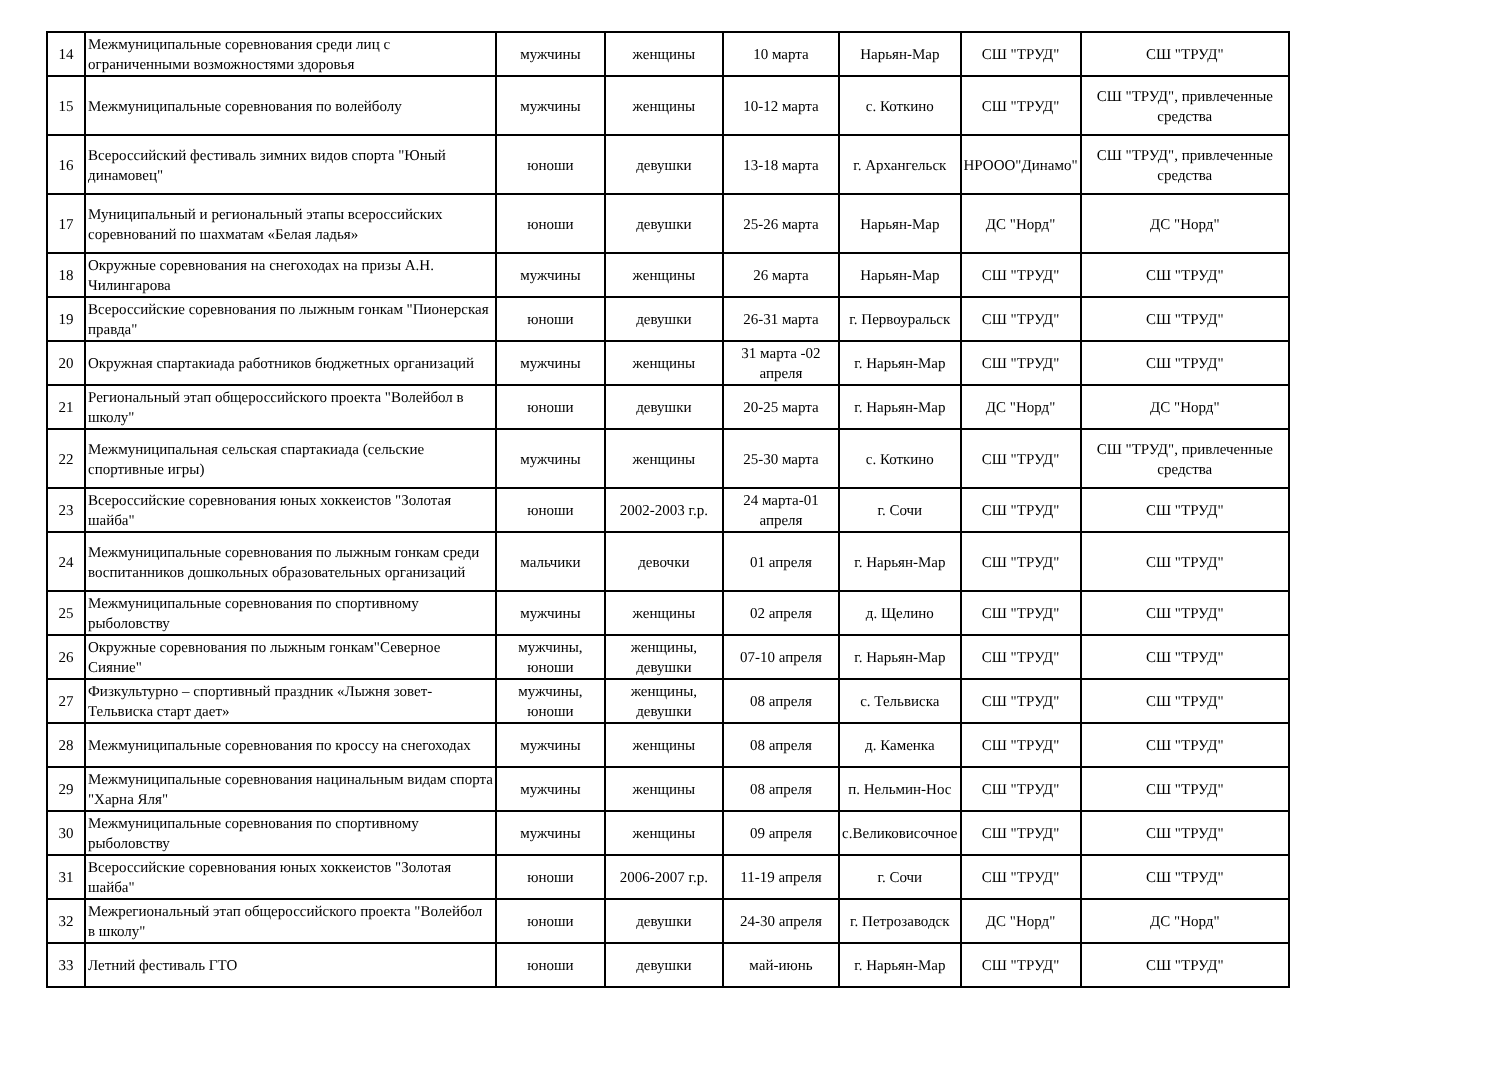| 14 | Межмуниципальные соревнования среди лиц с ограниченными возможностями здоровья | мужчины | женщины | 10 марта | Нарьян-Мар | СШ "ТРУД" | СШ "ТРУД" |
| 15 | Межмуниципальные соревнования по волейболу | мужчины | женщины | 10-12 марта | с. Коткино | СШ "ТРУД" | СШ "ТРУД", привлеченные средства |
| 16 | Всероссийский фестиваль зимних видов спорта "Юный динамовец" | юноши | девушки | 13-18 марта | г. Архангельск | НРООО"Динамо" | СШ "ТРУД", привлеченные средства |
| 17 | Муниципальный и региональный этапы всероссийских соревнований по шахматам «Белая ладья» | юноши | девушки | 25-26 марта | Нарьян-Мар | ДС "Норд" | ДС "Норд" |
| 18 | Окружные соревнования на снегоходах на призы А.Н. Чилингарова | мужчины | женщины | 26 марта | Нарьян-Мар | СШ "ТРУД" | СШ "ТРУД" |
| 19 | Всероссийские соревнования по лыжным гонкам "Пионерская правда" | юноши | девушки | 26-31 марта | г. Первоуральск | СШ "ТРУД" | СШ "ТРУД" |
| 20 | Окружная спартакиада работников бюджетных организаций | мужчины | женщины | 31 марта -02 апреля | г. Нарьян-Мар | СШ "ТРУД" | СШ "ТРУД" |
| 21 | Региональный этап общероссийского проекта "Волейбол в школу" | юноши | девушки | 20-25 марта | г. Нарьян-Мар | ДС "Норд" | ДС "Норд" |
| 22 | Межмуниципальная сельская спартакиада (сельские спортивные игры) | мужчины | женщины | 25-30 марта | с. Коткино | СШ "ТРУД" | СШ "ТРУД", привлеченные средства |
| 23 | Всероссийские соревнования юных хоккеистов "Золотая шайба" | юноши | 2002-2003 г.р. | 24 марта-01 апреля | г. Сочи | СШ "ТРУД" | СШ "ТРУД" |
| 24 | Межмуниципальные соревнования по лыжным гонкам среди воспитанников дошкольных образовательных организаций | мальчики | девочки | 01 апреля | г. Нарьян-Мар | СШ "ТРУД" | СШ "ТРУД" |
| 25 | Межмуниципальные соревнования по спортивному рыболовству | мужчины | женщины | 02 апреля | д. Щелино | СШ "ТРУД" | СШ "ТРУД" |
| 26 | Окружные соревнования по лыжным гонкам"Северное Сияние" | мужчины, юноши | женщины, девушки | 07-10 апреля | г. Нарьян-Мар | СШ "ТРУД" | СШ "ТРУД" |
| 27 | Физкультурно – спортивный праздник «Лыжня зовет-Тельвиска старт дает» | мужчины, юноши | женщины, девушки | 08 апреля | с. Тельвиска | СШ "ТРУД" | СШ "ТРУД" |
| 28 | Межмуниципальные соревнования по кроссу на снегоходах | мужчины | женщины | 08 апреля | д. Каменка | СШ "ТРУД" | СШ "ТРУД" |
| 29 | Межмуниципальные соревнования нацинальным видам спорта "Харна Яля" | мужчины | женщины | 08 апреля | п. Нельмин-Нос | СШ "ТРУД" | СШ "ТРУД" |
| 30 | Межмуниципальные соревнования по спортивному рыболовству | мужчины | женщины | 09 апреля | с.Великовисочное | СШ "ТРУД" | СШ "ТРУД" |
| 31 | Всероссийские соревнования юных хоккеистов "Золотая шайба" | юноши | 2006-2007 г.р. | 11-19 апреля | г. Сочи | СШ "ТРУД" | СШ "ТРУД" |
| 32 | Межрегиональный этап общероссийского проекта "Волейбол в школу" | юноши | девушки | 24-30 апреля | г. Петрозаводск | ДС "Норд" | ДС "Норд" |
| 33 | Летний фестиваль ГТО | юноши | девушки | май-июнь | г. Нарьян-Мар | СШ "ТРУД" | СШ "ТРУД" |